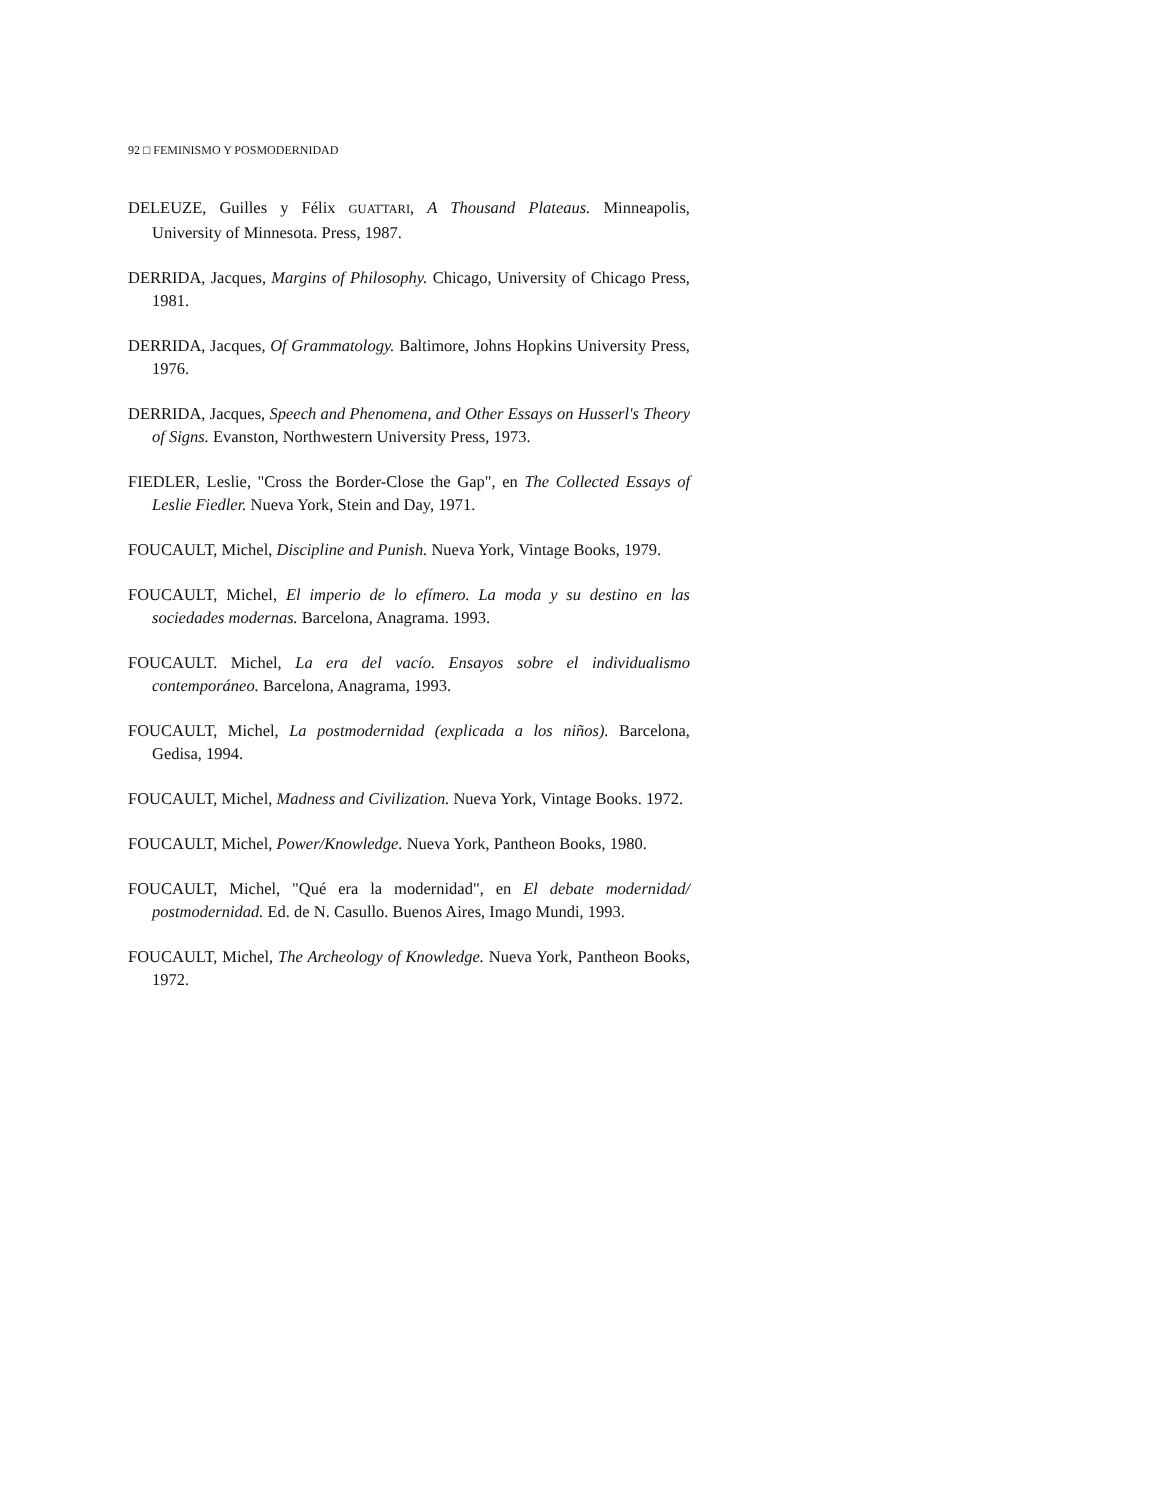92 □ FEMINISMO Y POSMODERNIDAD
DELEUZE, Guilles y Félix GUATTARI, A Thousand Plateaus. Minneapolis, University of Minnesota. Press, 1987.
DERRIDA, Jacques, Margins of Philosophy. Chicago, University of Chicago Press, 1981.
DERRIDA, Jacques, Of Grammatology. Baltimore, Johns Hopkins University Press, 1976.
DERRIDA, Jacques, Speech and Phenomena, and Other Essays on Husserl's Theory of Signs. Evanston, Northwestern University Press, 1973.
FIEDLER, Leslie, "Cross the Border-Close the Gap", en The Collected Essays of Leslie Fiedler. Nueva York, Stein and Day, 1971.
FOUCAULT, Michel, Discipline and Punish. Nueva York, Vintage Books, 1979.
FOUCAULT, Michel, El imperio de lo efímero. La moda y su destino en las sociedades modernas. Barcelona, Anagrama. 1993.
FOUCAULT. Michel, La era del vacío. Ensayos sobre el individualismo contemporáneo. Barcelona, Anagrama, 1993.
FOUCAULT, Michel, La postmodernidad (explicada a los niños). Barcelona, Gedisa, 1994.
FOUCAULT, Michel, Madness and Civilization. Nueva York, Vintage Books. 1972.
FOUCAULT, Michel, Power/Knowledge. Nueva York, Pantheon Books, 1980.
FOUCAULT, Michel, "Qué era la modernidad", en El debate modernidad/ postmodernidad. Ed. de N. Casullo. Buenos Aires, Imago Mundi, 1993.
FOUCAULT, Michel, The Archeology of Knowledge. Nueva York, Pantheon Books, 1972.